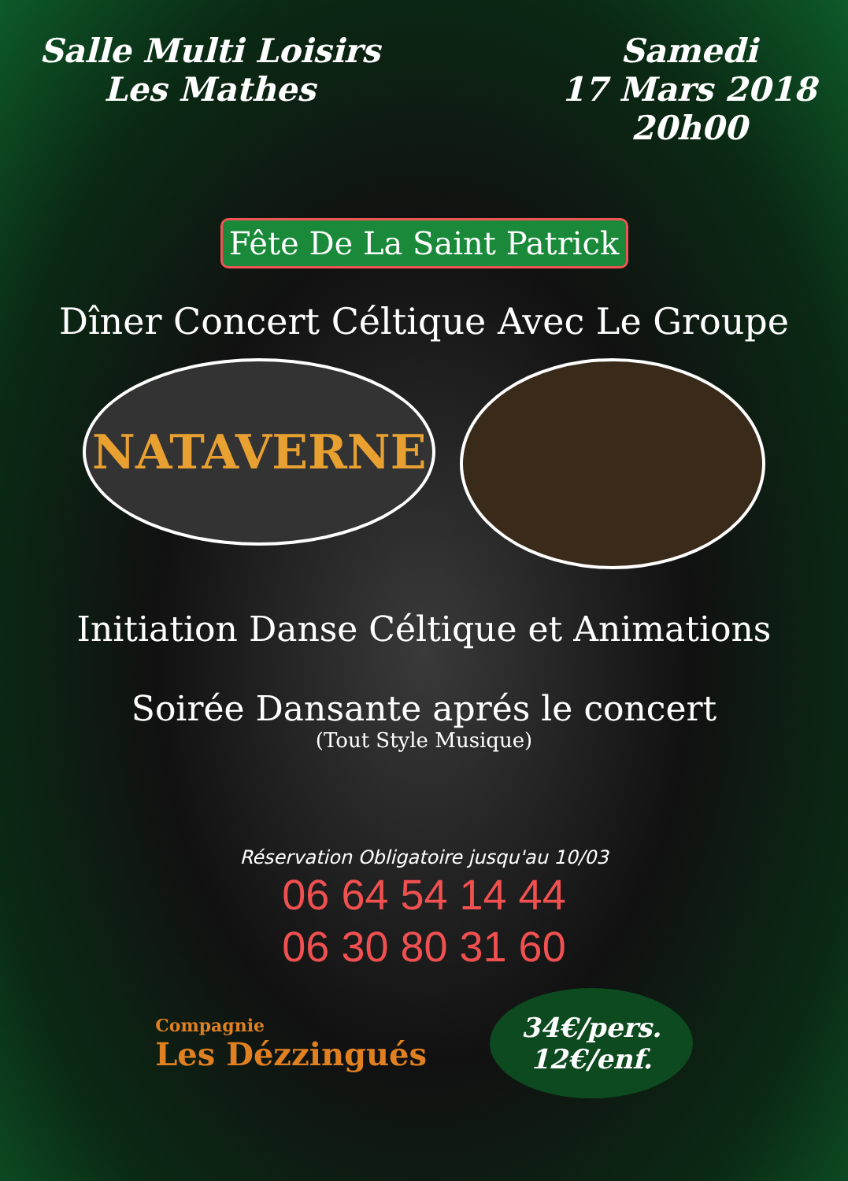Salle Multi Loisirs
Les Mathes
Samedi
17 Mars 2018
20h00
Fête De La Saint Patrick
Dîner Concert Céltique Avec Le Groupe
NATAVERNE
Initiation Danse Céltique et Animations
Soirée Dansante aprés le concert
(Tout Style Musique)
Réservation Obligatoire jusqu'au 10/03
06 64 54 14 44
06 30 80 31 60
Compagnie
Les Dézzingués
34€/pers.
12€/enf.